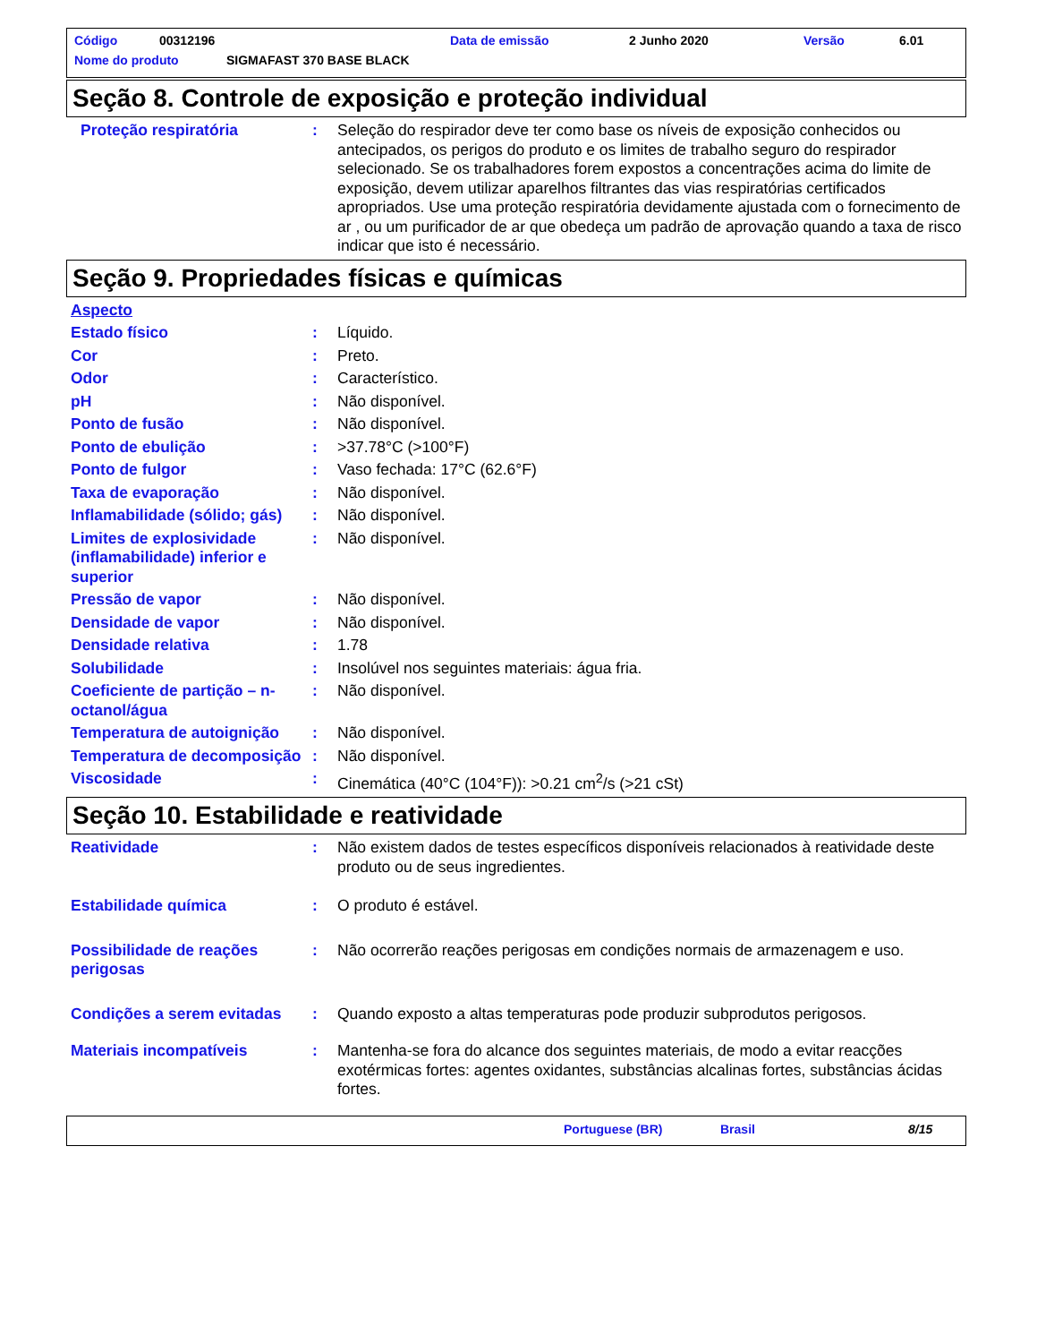Código 00312196 Data de emissão 2 Junho 2020 Versão 6.01
Nome do produto SIGMAFAST 370 BASE BLACK
Seção 8. Controle de exposição e proteção individual
Proteção respiratória : Seleção do respirador deve ter como base os níveis de exposição conhecidos ou antecipados, os perigos do produto e os limites de trabalho seguro do respirador selecionado. Se os trabalhadores forem expostos a concentrações acima do limite de exposição, devem utilizar aparelhos filtrantes das vias respiratórias certificados apropriados. Use uma proteção respiratória devidamente ajustada com o fornecimento de ar , ou um purificador de ar que obedeça um padrão de aprovação quando a taxa de risco indicar que isto é necessário.
Seção 9. Propriedades físicas e químicas
Aspecto
Estado físico : Líquido.
Cor : Preto.
Odor : Característico.
pH : Não disponível.
Ponto de fusão : Não disponível.
Ponto de ebulição : >37.78°C (>100°F)
Ponto de fulgor : Vaso fechada: 17°C (62.6°F)
Taxa de evaporação : Não disponível.
Inflamabilidade (sólido; gás)
: Não disponível.
Limites de explosividade (inflamabilidade) inferior e superior
: Não disponível.
Pressão de vapor : Não disponível.
Densidade de vapor : Não disponível.
Densidade relativa : 1.78
Solubilidade : Insolúvel nos seguintes materiais: água fria.
Coeficiente de partição – n-octanol/água
: Não disponível.
Temperatura de autoignição
: Não disponível.
Temperatura de decomposição
: Não disponível.
Viscosidade : Cinemática (40°C (104°F)): >0.21 cm<sup>2</sup>/s (>21 cSt)
Seção 10. Estabilidade e reatividade
Reatividade : Não existem dados de testes específicos disponíveis relacionados à reatividade deste produto ou de seus ingredientes.
Estabilidade química : O produto é estável.
Possibilidade de reações perigosas
: Não ocorrerão reações perigosas em condições normais de armazenagem e uso.
Condições a serem evitadas
: Quando exposto a altas temperaturas pode produzir subprodutos perigosos.
Materiais incompatíveis : Mantenha-se fora do alcance dos seguintes materiais, de modo a evitar reacções exotérmicas fortes: agentes oxidantes, substâncias alcalinas fortes, substâncias ácidas fortes.
Portuguese (BR) Brasil 8/15